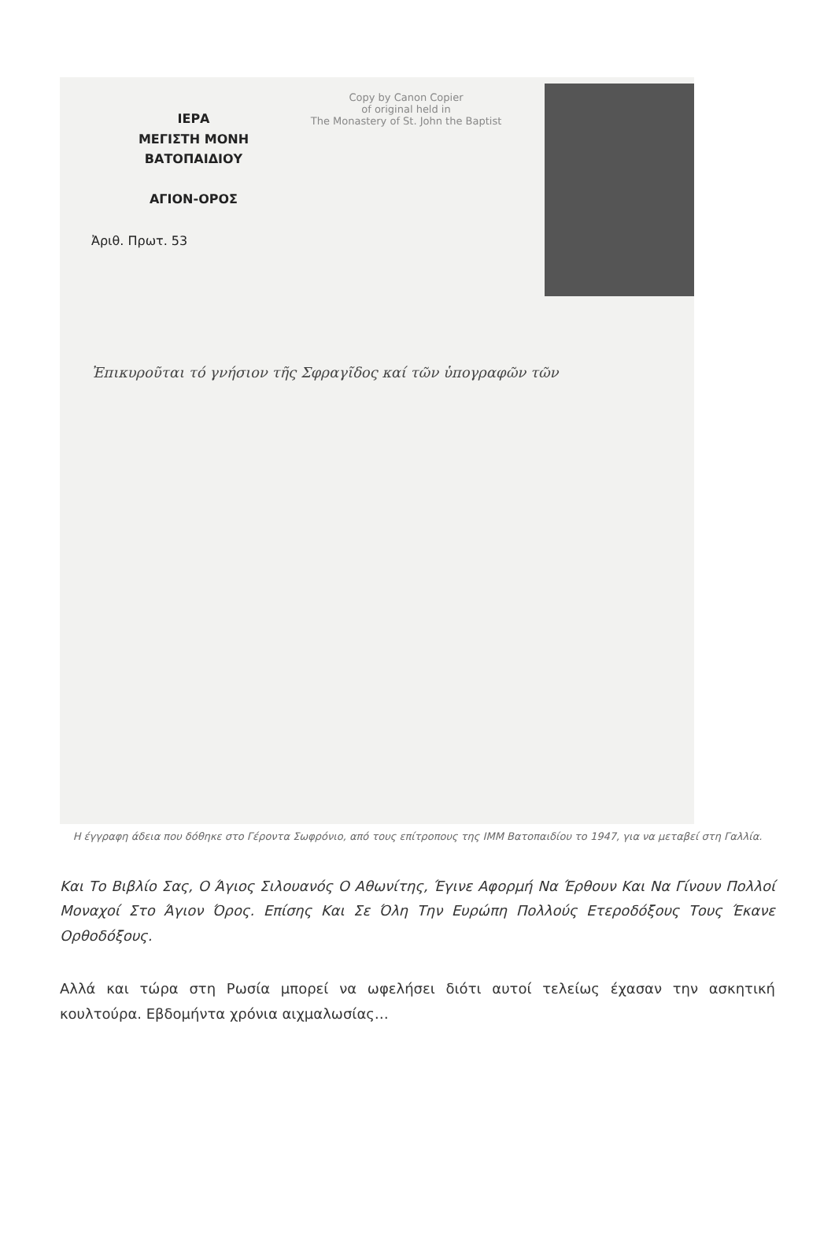Copy by Canon Copier
of original held in
The Monastery of St. John the Baptist
ΙΕΡΑ
ΜΕΓΙΣΤΗ ΜΟΝΗ
ΒΑΤΟΠΑΙΔΙΟΥ
ΑΓΙΟΝ-ΟΡΟΣ
Ἀριθ. Πρωτ. 53
Ἐπικυροῦται τό γνήσιον τῆς Σφραγῖδος καί τῶν ὑπογραφῶν τῶν
Η έγγραφη άδεια που δόθηκε στο Γέροντα Σωφρόνιο, από τους επίτροπους της ΙΜΜ Βατοπαιδίου το 1947, για να μεταβεί στη Γαλλία.
Και Το Βιβλίο Σας, Ο Άγιος Σιλουανός Ο Αθωνίτης, Έγινε Αφορμή Να Έρθουν Και Να Γίνουν Πολλοί Μοναχοί Στο Άγιον Όρος. Επίσης Και Σε Όλη Την Ευρώπη Πολλούς Ετεροδόξους Τους Έκανε Ορθοδόξους.
Αλλά και τώρα στη Ρωσία μπορεί να ωφελήσει διότι αυτοί τελείως έχασαν την ασκητική κουλτούρα. Εβδομήντα χρόνια αιχμαλωσίας…